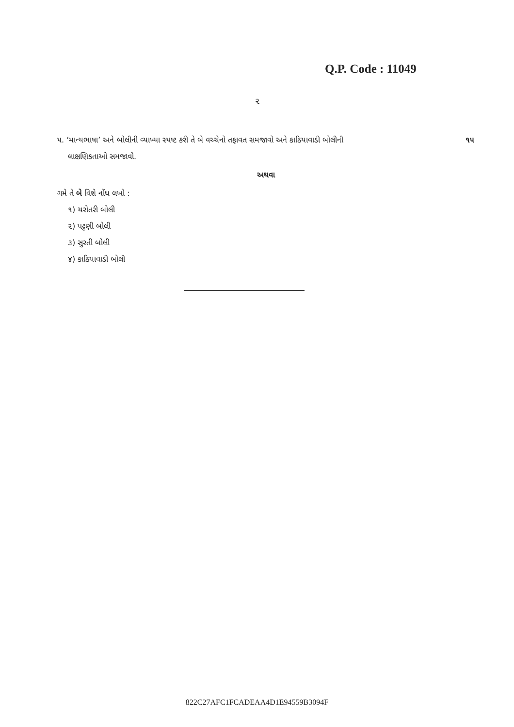Q.P. Code : 11049
૨
૫. ‘માન્યભાષા’ અને બોલીની વ્યાખ્યા સ્પષ્ટ કરી તે બે વચ્ચેનો તફાવત સમજાવો અને કાઠિયાવાડી બોલીની ૧૫
લાક્ષણિકતાઓ સમજાવો.
અથવા
ગમે તે બે વિશે નોંધ લખો :
૧) ચરોતરી બોલી
૨) પટ્ટણી બોલી
૩) સુરતી બોલી
૪) કાઠિયાવાડી બોલી
822C27AFC1FCADEAA4D1E94559B3094F